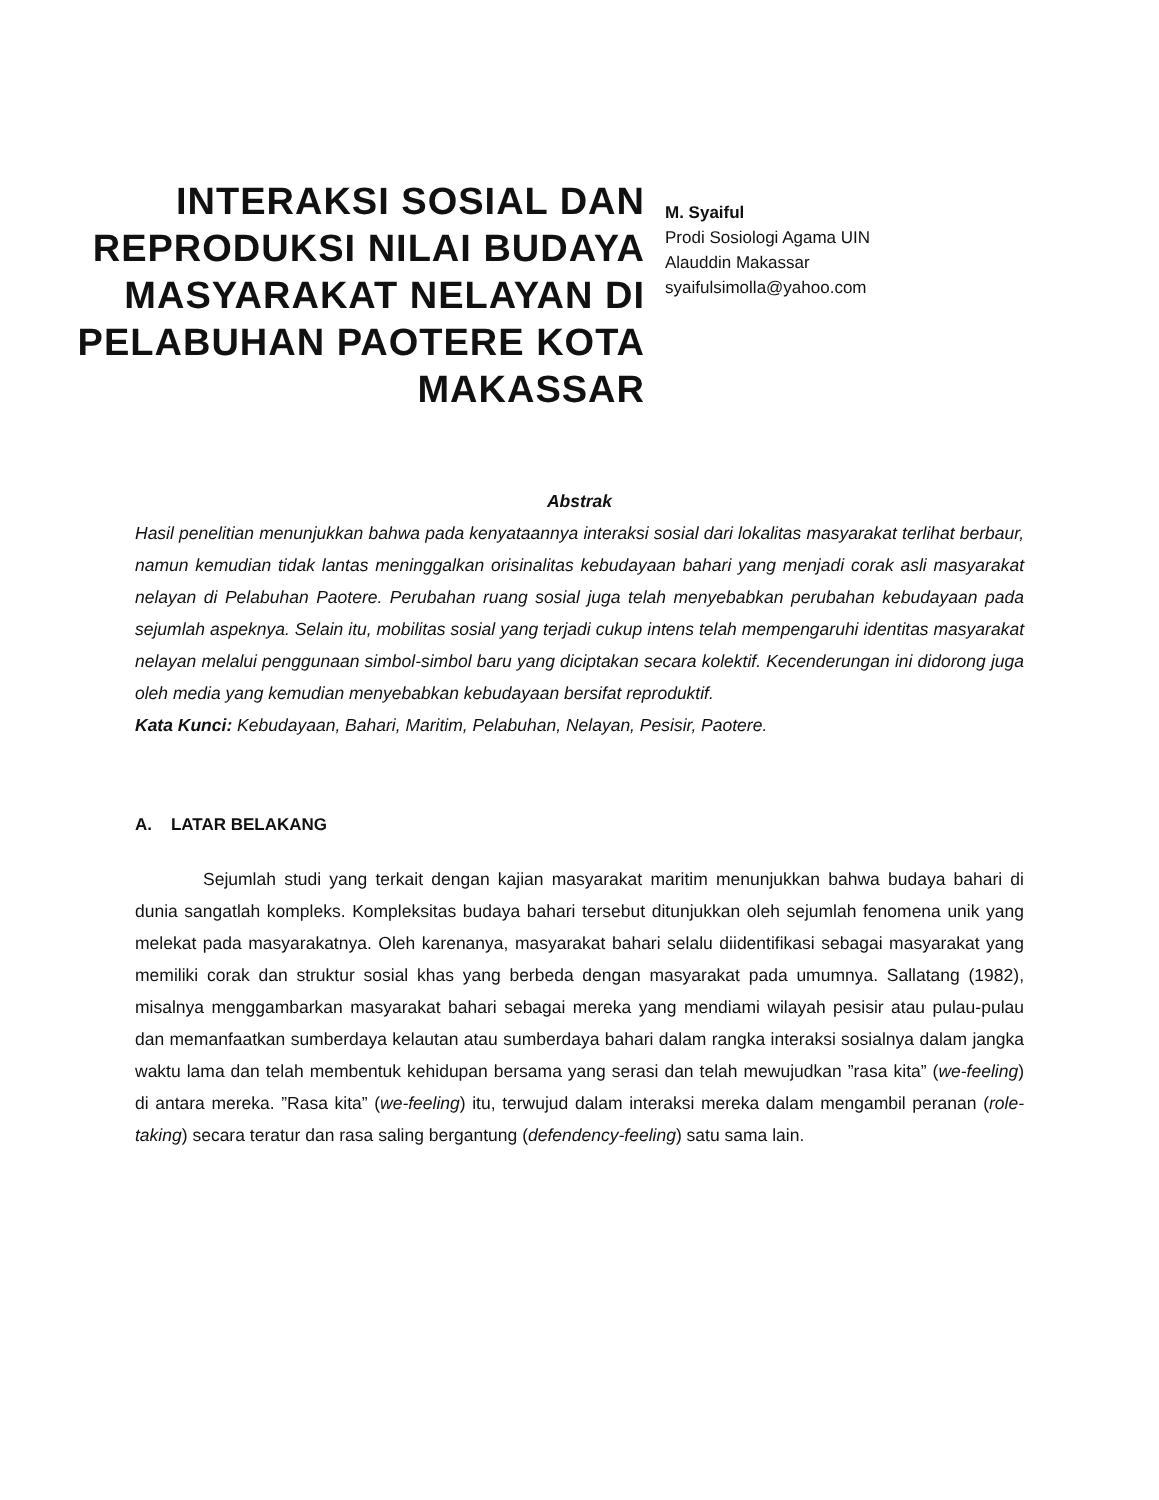INTERAKSI SOSIAL DAN REPRODUKSI NILAI BUDAYA MASYARAKAT NELAYAN DI PELABUHAN PAOTERE KOTA MAKASSAR
M. Syaiful
Prodi Sosiologi Agama UIN
Alauddin Makassar
syaifulsimolla@yahoo.com
Abstrak
Hasil penelitian menunjukkan bahwa pada kenyataannya interaksi sosial dari lokalitas masyarakat terlihat berbaur, namun kemudian tidak lantas meninggalkan orisinalitas kebudayaan bahari yang menjadi corak asli masyarakat nelayan di Pelabuhan Paotere. Perubahan ruang sosial juga telah menyebabkan perubahan kebudayaan pada sejumlah aspeknya. Selain itu, mobilitas sosial yang terjadi cukup intens telah mempengaruhi identitas masyarakat nelayan melalui penggunaan simbol-simbol baru yang diciptakan secara kolektif. Kecenderungan ini didorong juga oleh media yang kemudian menyebabkan kebudayaan bersifat reproduktif.
Kata Kunci: Kebudayaan, Bahari, Maritim, Pelabuhan, Nelayan, Pesisir, Paotere.
A. LATAR BELAKANG
Sejumlah studi yang terkait dengan kajian masyarakat maritim menunjukkan bahwa budaya bahari di dunia sangatlah kompleks. Kompleksitas budaya bahari tersebut ditunjukkan oleh sejumlah fenomena unik yang melekat pada masyarakatnya. Oleh karenanya, masyarakat bahari selalu diidentifikasi sebagai masyarakat yang memiliki corak dan struktur sosial khas yang berbeda dengan masyarakat pada umumnya. Sallatang (1982), misalnya menggambarkan masyarakat bahari sebagai mereka yang mendiami wilayah pesisir atau pulau-pulau dan memanfaatkan sumberdaya kelautan atau sumberdaya bahari dalam rangka interaksi sosialnya dalam jangka waktu lama dan telah membentuk kehidupan bersama yang serasi dan telah mewujudkan ”rasa kita” (we-feeling) di antara mereka. ”Rasa kita” (we-feeling) itu, terwujud dalam interaksi mereka dalam mengambil peranan (role-taking) secara teratur dan rasa saling bergantung (defendency-feeling) satu sama lain.